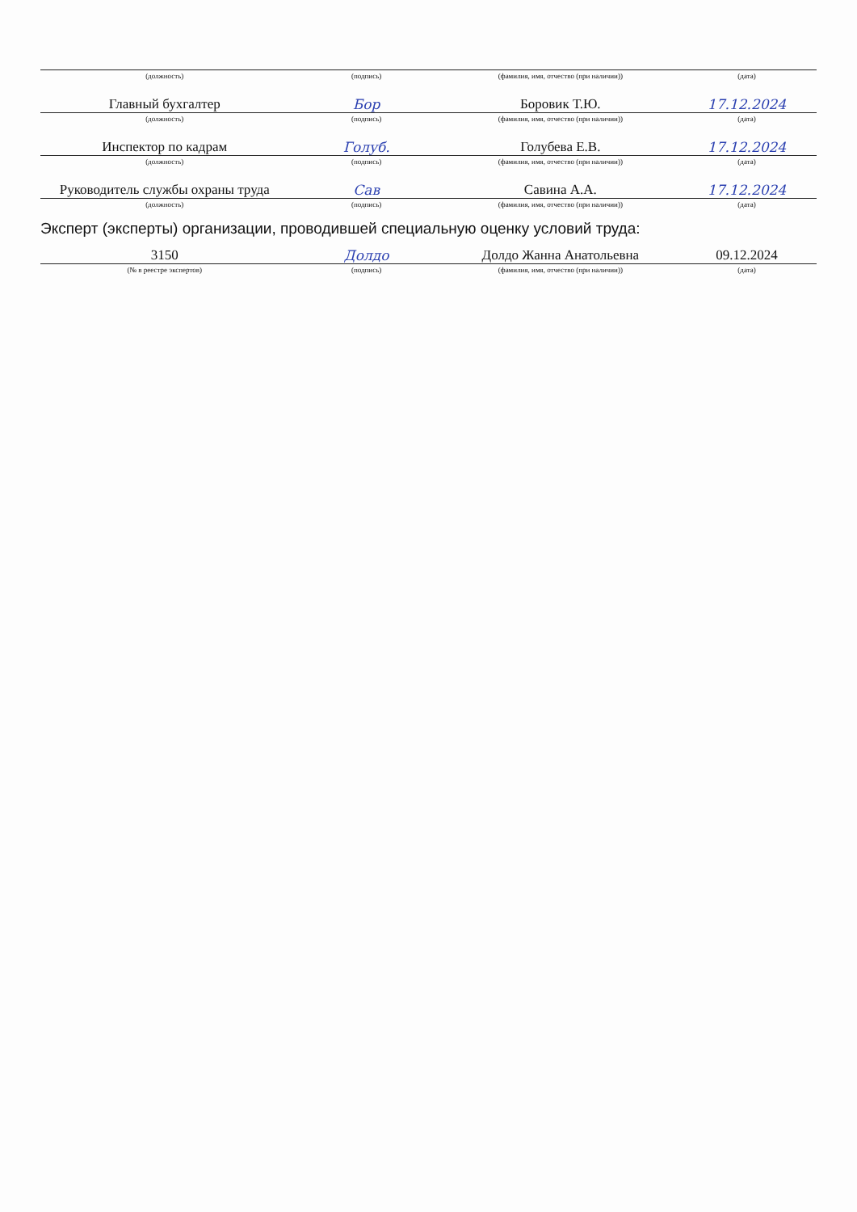| (должность) | (подпись) | (фамилия, имя, отчество (при наличии)) | (дата) |
| Главный бухгалтер | Бор | Боровик Т.Ю. | 17.12.2024 |
| (должность) | (подпись) | (фамилия, имя, отчество (при наличии)) | (дата) |
| Инспектор по кадрам | Голуб. | Голубева Е.В. | 17.12.2024 |
| (должность) | (подпись) | (фамилия, имя, отчество (при наличии)) | (дата) |
| Руководитель службы охраны труда | Сав | Савина А.А. | 17.12.2024 |
| (должность) | (подпись) | (фамилия, имя, отчество (при наличии)) | (дата) |
Эксперт (эксперты) организации, проводившей специальную оценку условий труда:
| 3150 | Долдо | Долдо Жанна Анатольевна | 09.12.2024 |
| (№ в реестре экспертов) | (подпись) | (фамилия, имя, отчество (при наличии)) | (дата) |